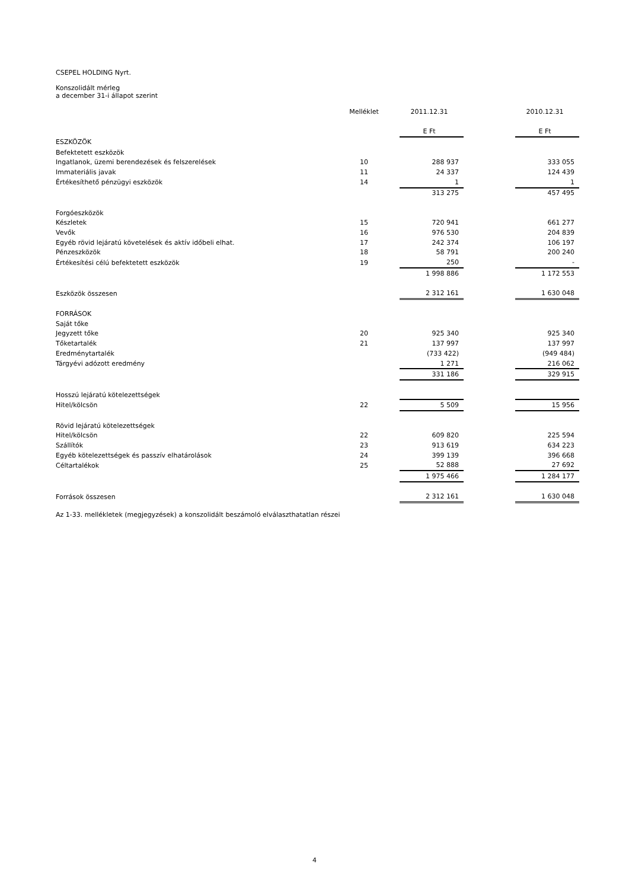CSEPEL HOLDING Nyrt.
Konszolidált mérleg
a december 31-i állapot szerint
| | Melléklet | 2011.12.31 | | 2010.12.31 |
| --- | --- | --- | --- | --- |
| | | E Ft | | E Ft |
| ESZKÖZÖK | | | | |
| Befektetett eszközök | | | | |
| Ingatlanok, üzemi berendezések és felszerelések | 10 | 288 937 | | 333 055 |
| Immateriális javak | 11 | 24 337 | | 124 439 |
| Értékesíthető pénzügyi eszközök | 14 | 1 | | 1 |
| | | 313 275 | | 457 495 |
| Forgóeszközök | | | | |
| Készletek | 15 | 720 941 | | 661 277 |
| Vevők | 16 | 976 530 | | 204 839 |
| Egyéb rövid lejáratú követelések és aktív időbeli elhat. | 17 | 242 374 | | 106 197 |
| Pénzeszközök | 18 | 58 791 | | 200 240 |
| Értékesítési célú befektetett eszközök | 19 | 250 | | - |
| | | 1 998 886 | | 1 172 553 |
| Eszközök összesen | | 2 312 161 | | 1 630 048 |
| FORRÁSOK | | | | |
| Saját tőke | | | | |
| Jegyzett tőke | 20 | 925 340 | | 925 340 |
| Tőketartalék | 21 | 137 997 | | 137 997 |
| Eredménytartalék | | (733 422) | | (949 484) |
| Tárgyévi adózott eredmény | | 1 271 | | 216 062 |
| | | 331 186 | | 329 915 |
| Hosszú lejáratú kötelezettségek | | | | |
| Hitel/kölcsön | 22 | 5 509 | | 15 956 |
| Rövid lejáratú kötelezettségek | | | | |
| Hitel/kölcsön | 22 | 609 820 | | 225 594 |
| Szállítók | 23 | 913 619 | | 634 223 |
| Egyéb kötelezettségek és passzív elhatárolások | 24 | 399 139 | | 396 668 |
| Céltartalékok | 25 | 52 888 | | 27 692 |
| | | 1 975 466 | | 1 284 177 |
| Források összesen | | 2 312 161 | | 1 630 048 |
Az 1-33. mellékletek (megjegyzések) a konszolidált beszámoló elválaszthatatlan részei
4